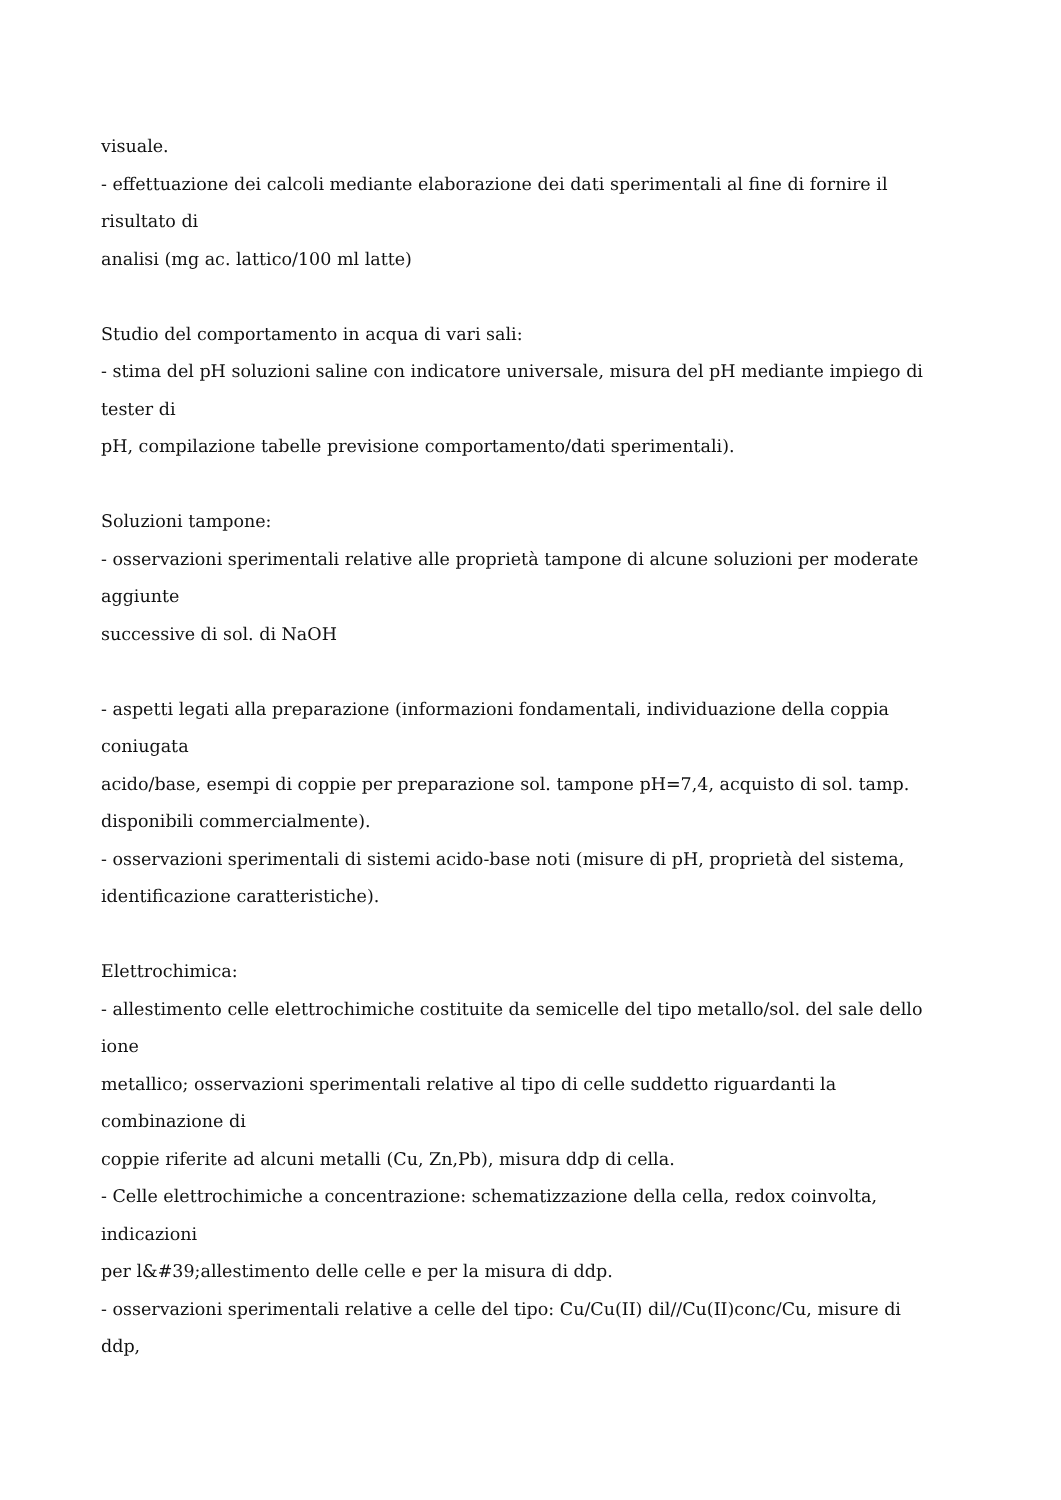visuale.
- effettuazione dei calcoli mediante elaborazione dei dati sperimentali al fine di fornire il
risultato di
analisi (mg ac. lattico/100 ml latte)
Studio del comportamento in acqua di vari sali:
- stima del pH soluzioni saline con indicatore universale, misura del pH mediante impiego di
tester di
pH, compilazione tabelle previsione comportamento/dati sperimentali).
Soluzioni tampone:
- osservazioni sperimentali relative alle proprietà tampone di alcune soluzioni per moderate
aggiunte
successive di sol. di NaOH
- aspetti legati alla preparazione (informazioni fondamentali, individuazione della coppia
coniugata
acido/base, esempi di coppie per preparazione sol. tampone pH=7,4, acquisto di sol. tamp.
disponibili commercialmente).
- osservazioni sperimentali di sistemi acido-base noti (misure di pH, proprietà del sistema,
identificazione caratteristiche).
Elettrochimica:
- allestimento celle elettrochimiche costituite da semicelle del tipo metallo/sol. del sale dello
ione
metallico; osservazioni sperimentali relative al tipo di celle suddetto riguardanti la
combinazione di
coppie riferite ad alcuni metalli (Cu, Zn,Pb), misura ddp di cella.
- Celle elettrochimiche a concentrazione: schematizzazione della cella, redox coinvolta,
indicazioni
per l&#39;allestimento delle celle e per la misura di ddp.
- osservazioni sperimentali relative a celle del tipo: Cu/Cu(II) dil//Cu(II)conc/Cu, misure di
ddp,